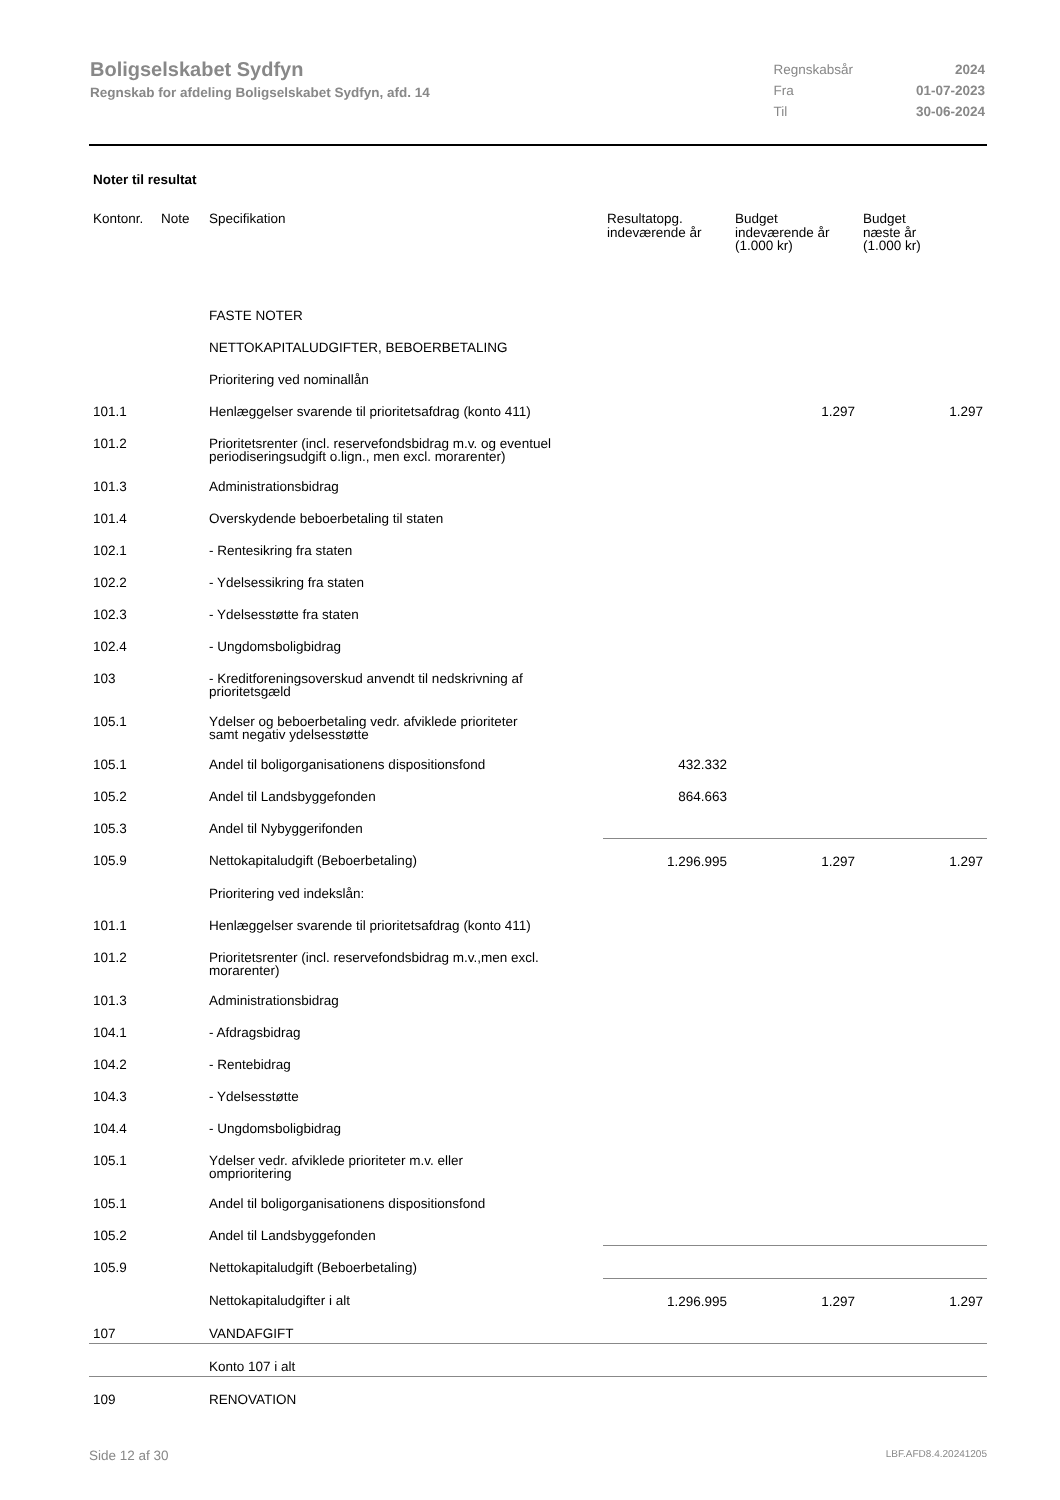Boligselskabet Sydfyn
Regnskab for afdeling Boligselskabet Sydfyn, afd. 14
| Regnskabsår | 2024 |
| Fra | 01-07-2023 |
| Til | 30-06-2024 |
Noter til resultat
| Kontonr. | Note | Specifikation | Resultatopg. indeværende år | Budget indeværende år (1.000 kr) | Budget næste år (1.000 kr) |
| --- | --- | --- | --- | --- | --- |
| | | FASTE NOTER | | | |
| | | NETTOKAPITALUDGIFTER, BEBOERBETALING | | | |
| | | Prioritering ved nominallån | | | |
| 101.1 | | Henlæggelser svarende til prioritetsafdrag (konto 411) | | 1.297 | 1.297 |
| 101.2 | | Prioritetsrenter (incl. reservefondsbidrag m.v. og eventuel periodiseringsudgift o.lign., men excl. morarenter) | | | |
| 101.3 | | Administrationsbidrag | | | |
| 101.4 | | Overskydende beboerbetaling til staten | | | |
| 102.1 | | - Rentesikring fra staten | | | |
| 102.2 | | - Ydelsessikring fra staten | | | |
| 102.3 | | - Ydelsesstøtte fra staten | | | |
| 102.4 | | - Ungdomsboligbidrag | | | |
| 103 | | - Kreditforeningsoverskud anvendt til nedskrivning af prioritetsgæld | | | |
| 105.1 | | Ydelser og beboerbetaling vedr. afviklede prioriteter samt negativ ydelsesstøtte | | | |
| 105.1 | | Andel til boligorganisationens dispositionsfond | 432.332 | | |
| 105.2 | | Andel til Landsbyggefonden | 864.663 | | |
| 105.3 | | Andel til Nybyggerifonden | | | |
| 105.9 | | Nettokapitaludgift (Beboerbetaling) | 1.296.995 | 1.297 | 1.297 |
| | | Prioritering ved indekslån: | | | |
| 101.1 | | Henlæggelser svarende til prioritetsafdrag (konto 411) | | | |
| 101.2 | | Prioritetsrenter (incl. reservefondsbidrag m.v.,men excl. morarenter) | | | |
| 101.3 | | Administrationsbidrag | | | |
| 104.1 | | - Afdragsbidrag | | | |
| 104.2 | | - Rentebidrag | | | |
| 104.3 | | - Ydelsesstøtte | | | |
| 104.4 | | - Ungdomsboligbidrag | | | |
| 105.1 | | Ydelser vedr. afviklede prioriteter m.v. eller omprioritering | | | |
| 105.1 | | Andel til boligorganisationens dispositionsfond | | | |
| 105.2 | | Andel til Landsbyggefonden | | | |
| 105.9 | | Nettokapitaludgift (Beboerbetaling) | | | |
| | | Nettokapitaludgifter i alt | 1.296.995 | 1.297 | 1.297 |
| 107 | | VANDAFGIFT | | | |
| | | Konto 107 i alt | | | |
| 109 | | RENOVATION | | | |
Side 12 af 30 LBF.AFD8.4.20241205